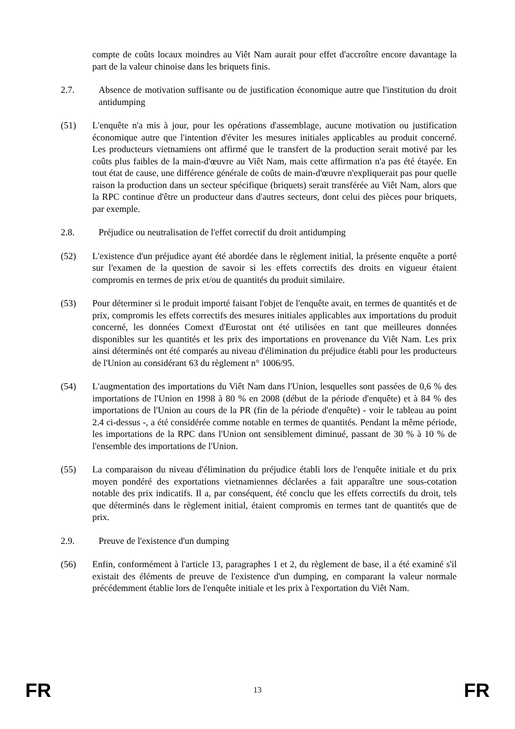compte de coûts locaux moindres au Viêt Nam aurait pour effet d'accroître encore davantage la part de la valeur chinoise dans les briquets finis.
2.7. Absence de motivation suffisante ou de justification économique autre que l'institution du droit antidumping
(51) L'enquête n'a mis à jour, pour les opérations d'assemblage, aucune motivation ou justification économique autre que l'intention d'éviter les mesures initiales applicables au produit concerné. Les producteurs vietnamiens ont affirmé que le transfert de la production serait motivé par les coûts plus faibles de la main-d'œuvre au Viêt Nam, mais cette affirmation n'a pas été étayée. En tout état de cause, une différence générale de coûts de main-d'œuvre n'expliquerait pas pour quelle raison la production dans un secteur spécifique (briquets) serait transférée au Viêt Nam, alors que la RPC continue d'être un producteur dans d'autres secteurs, dont celui des pièces pour briquets, par exemple.
2.8. Préjudice ou neutralisation de l'effet correctif du droit antidumping
(52) L'existence d'un préjudice ayant été abordée dans le règlement initial, la présente enquête a porté sur l'examen de la question de savoir si les effets correctifs des droits en vigueur étaient compromis en termes de prix et/ou de quantités du produit similaire.
(53) Pour déterminer si le produit importé faisant l'objet de l'enquête avait, en termes de quantités et de prix, compromis les effets correctifs des mesures initiales applicables aux importations du produit concerné, les données Comext d'Eurostat ont été utilisées en tant que meilleures données disponibles sur les quantités et les prix des importations en provenance du Viêt Nam. Les prix ainsi déterminés ont été comparés au niveau d'élimination du préjudice établi pour les producteurs de l'Union au considérant 63 du règlement n° 1006/95.
(54) L'augmentation des importations du Viêt Nam dans l'Union, lesquelles sont passées de 0,6 % des importations de l'Union en 1998 à 80 % en 2008 (début de la période d'enquête) et à 84 % des importations de l'Union au cours de la PR (fin de la période d'enquête) - voir le tableau au point 2.4 ci-dessus -, a été considérée comme notable en termes de quantités. Pendant la même période, les importations de la RPC dans l'Union ont sensiblement diminué, passant de 30 % à 10 % de l'ensemble des importations de l'Union.
(55) La comparaison du niveau d'élimination du préjudice établi lors de l'enquête initiale et du prix moyen pondéré des exportations vietnamiennes déclarées a fait apparaître une sous-cotation notable des prix indicatifs. Il a, par conséquent, été conclu que les effets correctifs du droit, tels que déterminés dans le règlement initial, étaient compromis en termes tant de quantités que de prix.
2.9. Preuve de l'existence d'un dumping
(56) Enfin, conformément à l'article 13, paragraphes 1 et 2, du règlement de base, il a été examiné s'il existait des éléments de preuve de l'existence d'un dumping, en comparant la valeur normale précédemment établie lors de l'enquête initiale et les prix à l'exportation du Viêt Nam.
FR 13 FR